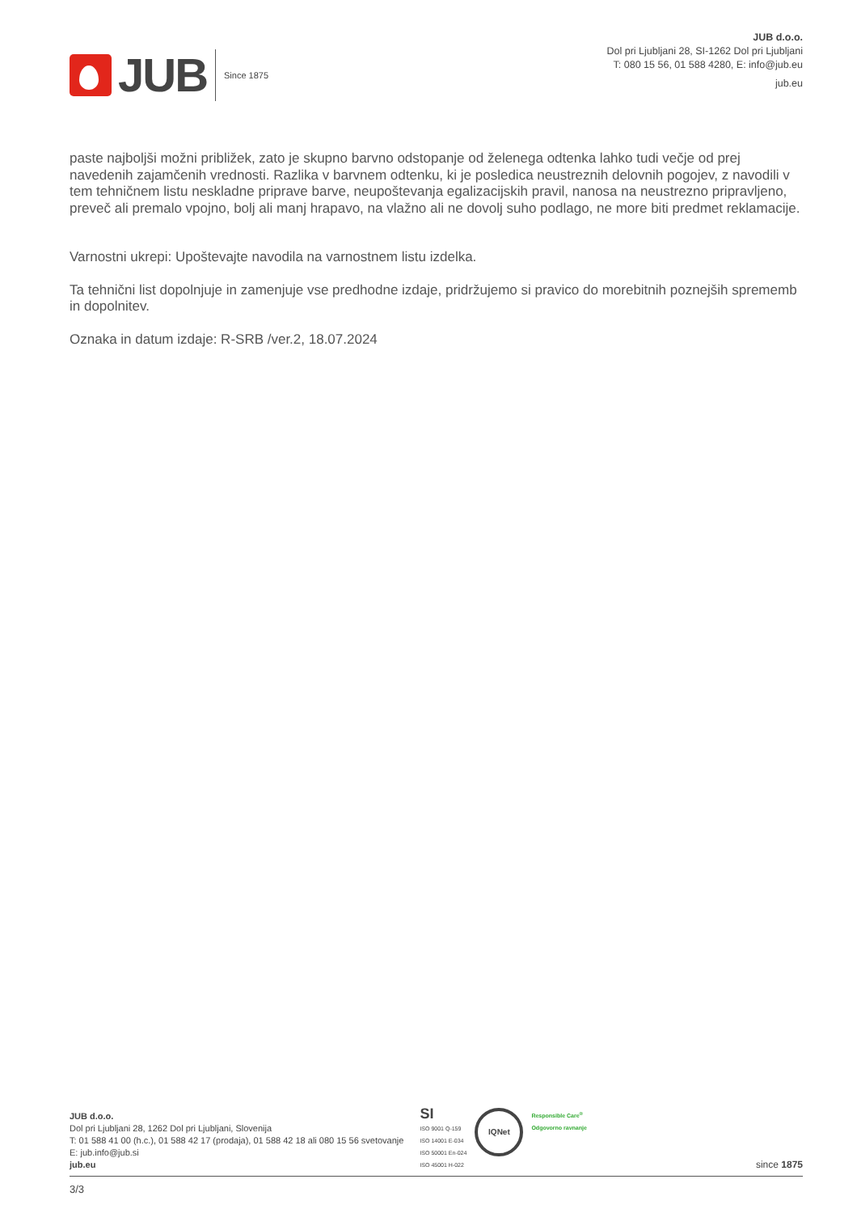JUB
Since 1875
JUB d.o.o.
Dol pri Ljubljani 28, SI-1262 Dol pri Ljubljani
T: 080 15 56, 01 588 4280, E: info@jub.eu
jub.eu
paste najboljši možni približek, zato je skupno barvno odstopanje od želenega odtenka lahko tudi večje od prej navedenih zajamčenih vrednosti. Razlika v barvnem odtenku, ki je posledica neustreznih delovnih pogojev, z navodili v tem tehničnem listu neskladne priprave barve, neupoštevanja egalizacijskih pravil, nanosa na neustrezno pripravljeno, preveč ali premalo vpojno, bolj ali manj hrapavo, na vlažno ali ne dovolj suho podlago, ne more biti predmet reklamacije.
Varnostni ukrepi: Upoštevajte navodila na varnostnem listu izdelka.
Ta tehnični list dopolnjuje in zamenjuje vse predhodne izdaje, pridržujemo si pravico do morebitnih poznejših sprememb in dopolnitev.
Oznaka in datum izdaje: R-SRB /ver.2, 18.07.2024
JUB d.o.o.
Dol pri Ljubljani 28, 1262 Dol pri Ljubljani, Slovenija
T: 01 588 41 00 (h.c.), 01 588 42 17 (prodaja), 01 588 42 18 ali 080 15 56 svetovanje
E: jub.info@jub.si
jub.eu
SI
ISO 9001 Q-159
ISO 14001 E-034
ISO 50001 En-024
ISO 45001 H-022
IQNet
Responsible Care<sup>®</sup>
Odgovorno ravnanje
since 1875
3/3